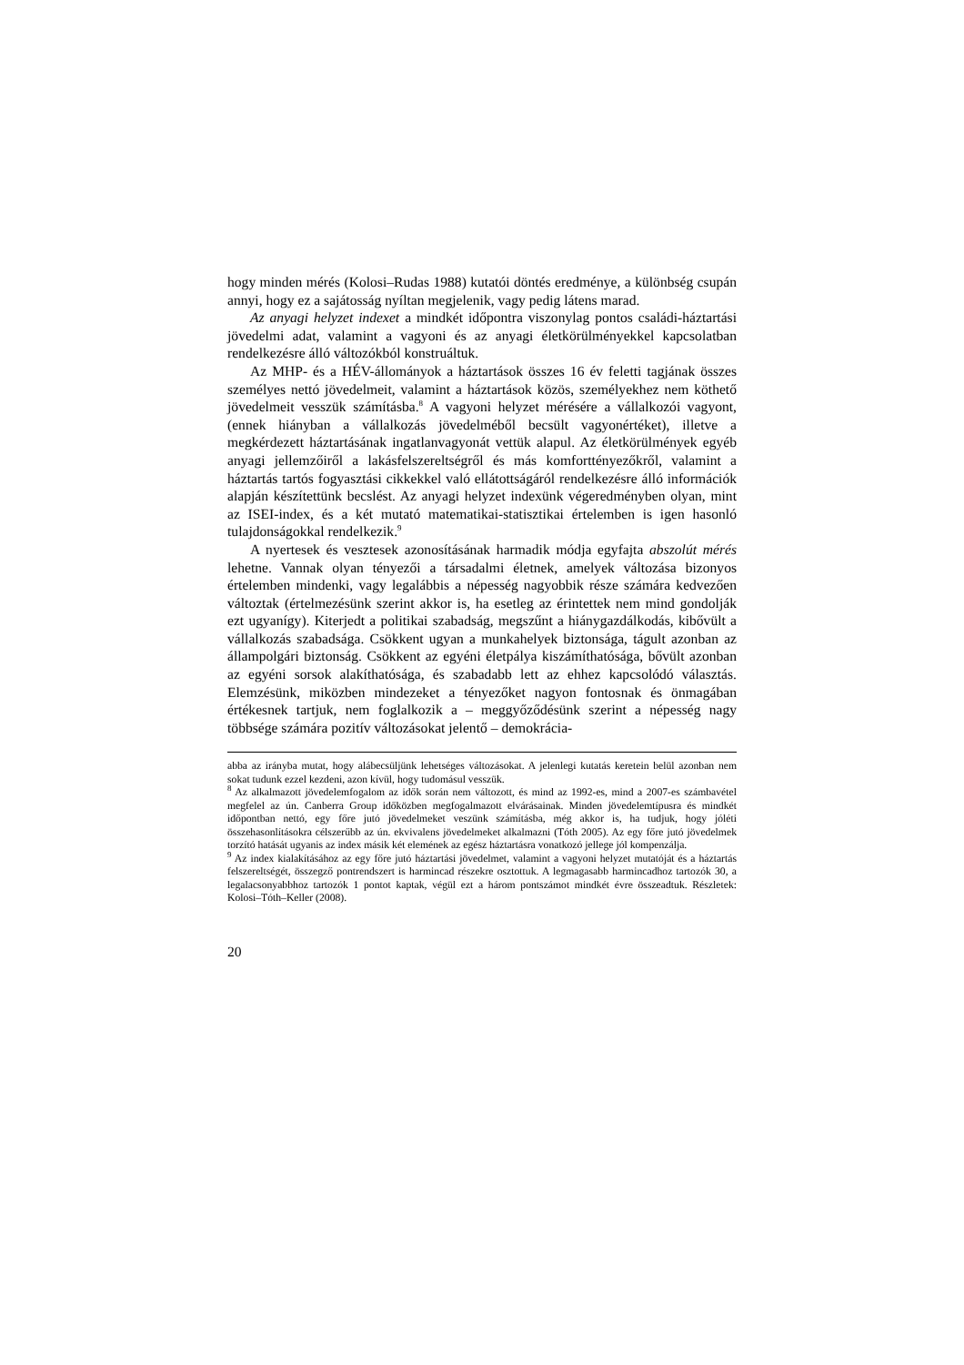hogy minden mérés (Kolosi–Rudas 1988) kutatói döntés eredménye, a különbség csupán annyi, hogy ez a sajátosság nyíltan megjelenik, vagy pedig látens marad.
Az anyagi helyzet indexet a mindkét időpontra viszonylag pontos családi-háztartási jövedelmi adat, valamint a vagyoni és az anyagi életkörülményekkel kapcsolatban rendelkezésre álló változókból konstruáltuk.
Az MHP- és a HÉV-állományok a háztartások összes 16 év feletti tagjának összes személyes nettó jövedelmeit, valamint a háztartások közös, személyekhez nem köthető jövedelmeit vesszük számításba.<sup>8</sup> A vagyoni helyzet mérésére a vállalkozói vagyont, (ennek hiányban a vállalkozás jövedelméből becsült vagyonértéket), illetve a megkérdezett háztartásának ingatlanvagyonát vettük alapul. Az életkörülmények egyéb anyagi jellemzőiről a lakásfelszereltségről és más komforttényezőkről, valamint a háztartás tartós fogyasztási cikkekkel való ellátottságáról rendelkezésre álló információk alapján készítettünk becslést. Az anyagi helyzet indexünk végeredményben olyan, mint az ISEI-index, és a két mutató matematikai-statisztikai értelemben is igen hasonló tulajdonságokkal rendelkezik.<sup>9</sup>
A nyertesek és vesztesek azonosításának harmadik módja egyfajta abszolút mérés lehetne. Vannak olyan tényezői a társadalmi életnek, amelyek változása bizonyos értelemben mindenki, vagy legalábbis a népesség nagyobbik része számára kedvezően változtak (értelmezésünk szerint akkor is, ha esetleg az érintettek nem mind gondolják ezt ugyanígy). Kiterjedt a politikai szabadság, megszűnt a hiánygazdálkodás, kibővült a vállalkozás szabadsága. Csökkent ugyan a munkahelyek biztonsága, tágult azonban az állampolgári biztonság. Csökkent az egyéni életpálya kiszámíthatósága, bővült azonban az egyéni sorsok alakíthatósága, és szabadabb lett az ehhez kapcsolódó választás. Elemzésünk, miközben mindezeket a tényezőket nagyon fontosnak és önmagában értékesnek tartjuk, nem foglalkozik a – meggyőződésünk szerint a népesség nagy többsége számára pozitív változásokat jelentő – demokrácia-
abba az irányba mutat, hogy alábecsüljünk lehetséges változásokat. A jelenlegi kutatás keretein belül azonban nem sokat tudunk ezzel kezdeni, azon kívül, hogy tudomásul vesszük.
<sup>8</sup> Az alkalmazott jövedelemfogalom az idők során nem változott, és mind az 1992-es, mind a 2007-es számbavétel megfelel az ún. Canberra Group időközben megfogalmazott elvárásainak. Minden jövedelemtípusra és mindkét időpontban nettó, egy főre jutó jövedelmeket veszünk számításba, még akkor is, ha tudjuk, hogy jóléti összehasonlításokra célszerűbb az ún. ekvivalens jövedelmeket alkalmazni (Tóth 2005). Az egy főre jutó jövedelmek torzító hatását ugyanis az index másik két elemének az egész háztartásra vonatkozó jellege jól kompenzálja.
<sup>9</sup> Az index kialakításához az egy főre jutó háztartási jövedelmet, valamint a vagyoni helyzet mutatóját és a háztartás felszereltségét, összegző pontrendszert is harmincad részekre osztottuk. A legmagasabb harmincadhoz tartozók 30, a legalacsonyabbhoz tartozók 1 pontot kaptak, végül ezt a három pontszámot mindkét évre összeadtuk. Részletek: Kolosi–Tóth–Keller (2008).
20